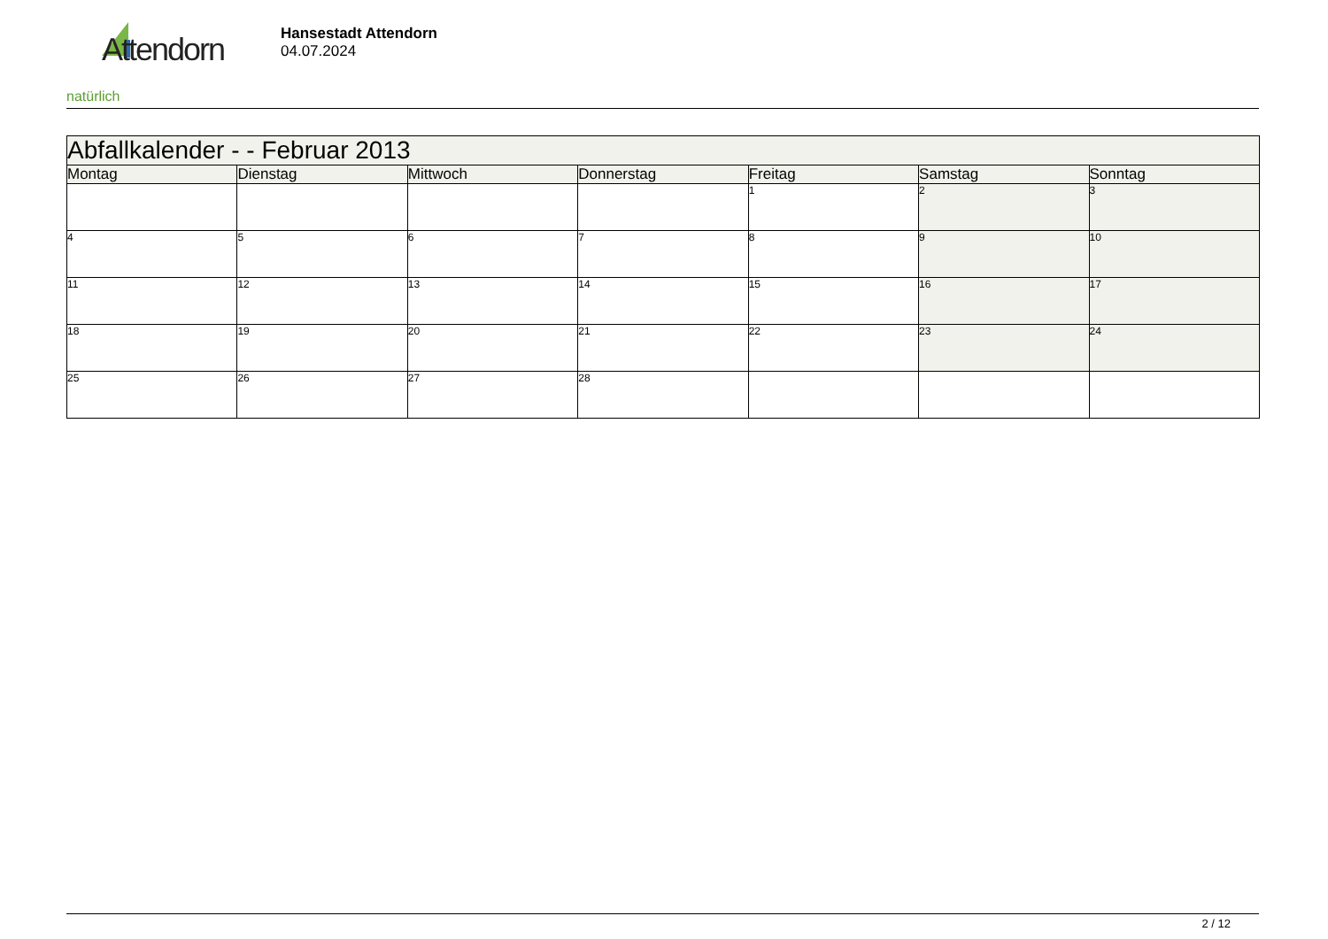Attendorn
natürlich
Hansestadt Attendorn
04.07.2024
| Abfallkalender - - Februar 2013 | | | | | | |
| --- | --- | --- | --- | --- | --- | --- |
| Montag | Dienstag | Mittwoch | Donnerstag | Freitag | Samstag | Sonntag |
| | | | | 1 | 2 | 3 |
| 4 | 5 | 6 | 7 | 8 | 9 | 10 |
| 11 | 12 | 13 | 14 | 15 | 16 | 17 |
| 18 | 19 | 20 | 21 | 22 | 23 | 24 |
| 25 | 26 | 27 | 28 | | | |
2 / 12